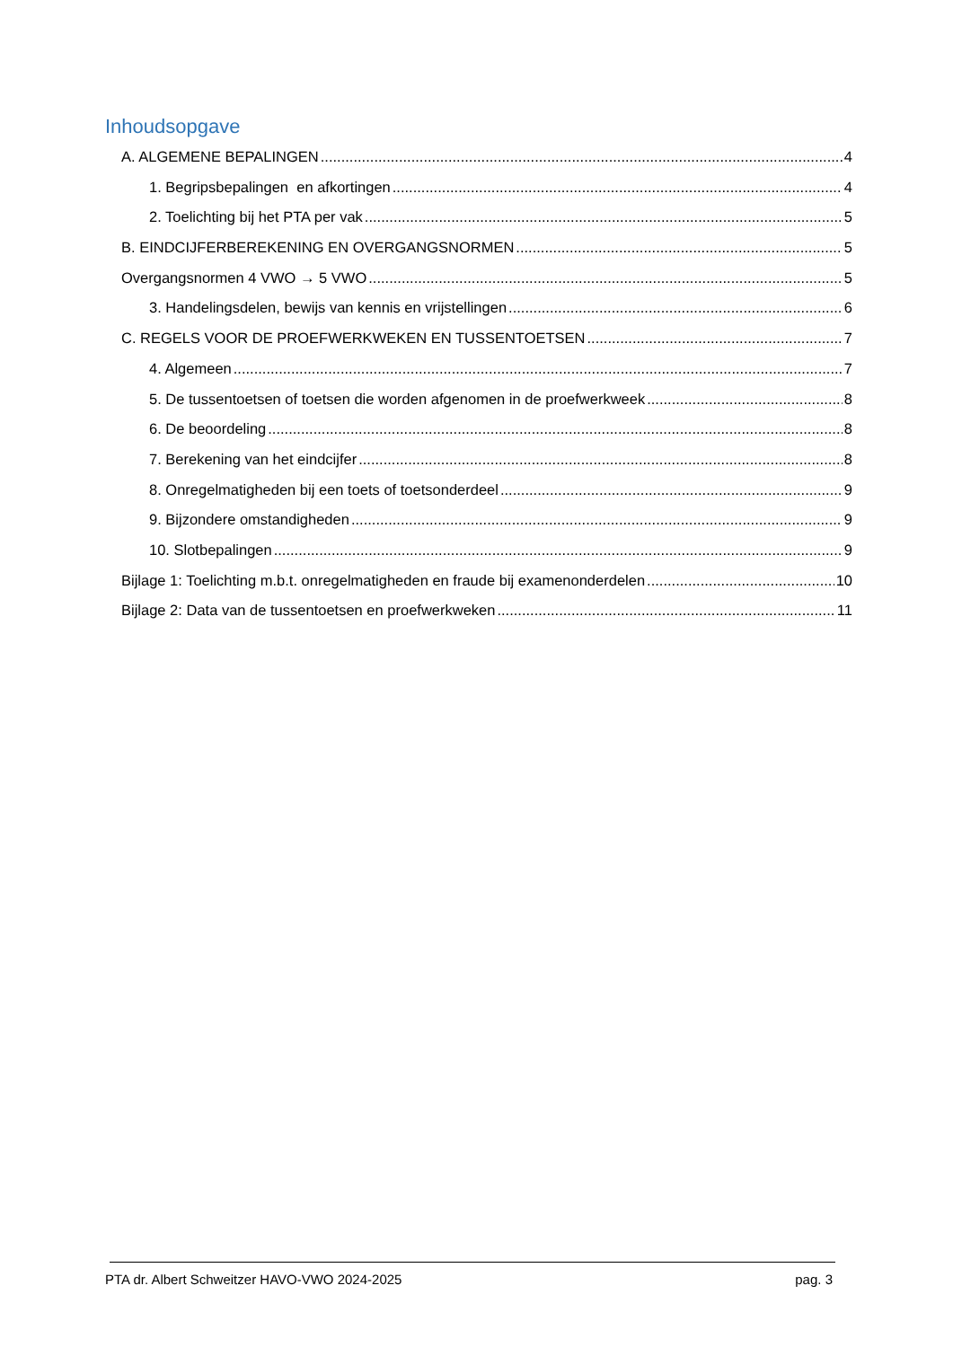Inhoudsopgave
A. ALGEMENE BEPALINGEN 4
1. Begripsbepalingen en afkortingen 4
2. Toelichting bij het PTA per vak 5
B. EINDCIJFERBEREKENING EN OVERGANGSNORMEN 5
Overgangsnormen 4 VWO → 5 VWO 5
3. Handelingsdelen, bewijs van kennis en vrijstellingen 6
C. REGELS VOOR DE PROEFWERKWEKEN EN TUSSENTOETSEN 7
4. Algemeen 7
5. De tussentoetsen of toetsen die worden afgenomen in de proefwerkweek 8
6. De beoordeling 8
7. Berekening van het eindcijfer 8
8. Onregelmatigheden bij een toets of toetsonderdeel 9
9. Bijzondere omstandigheden 9
10. Slotbepalingen 9
Bijlage 1: Toelichting m.b.t. onregelmatigheden en fraude bij examenonderdelen 10
Bijlage 2: Data van de tussentoetsen en proefwerkweken 11
PTA dr. Albert Schweitzer HAVO-VWO 2024-2025 pag. 3